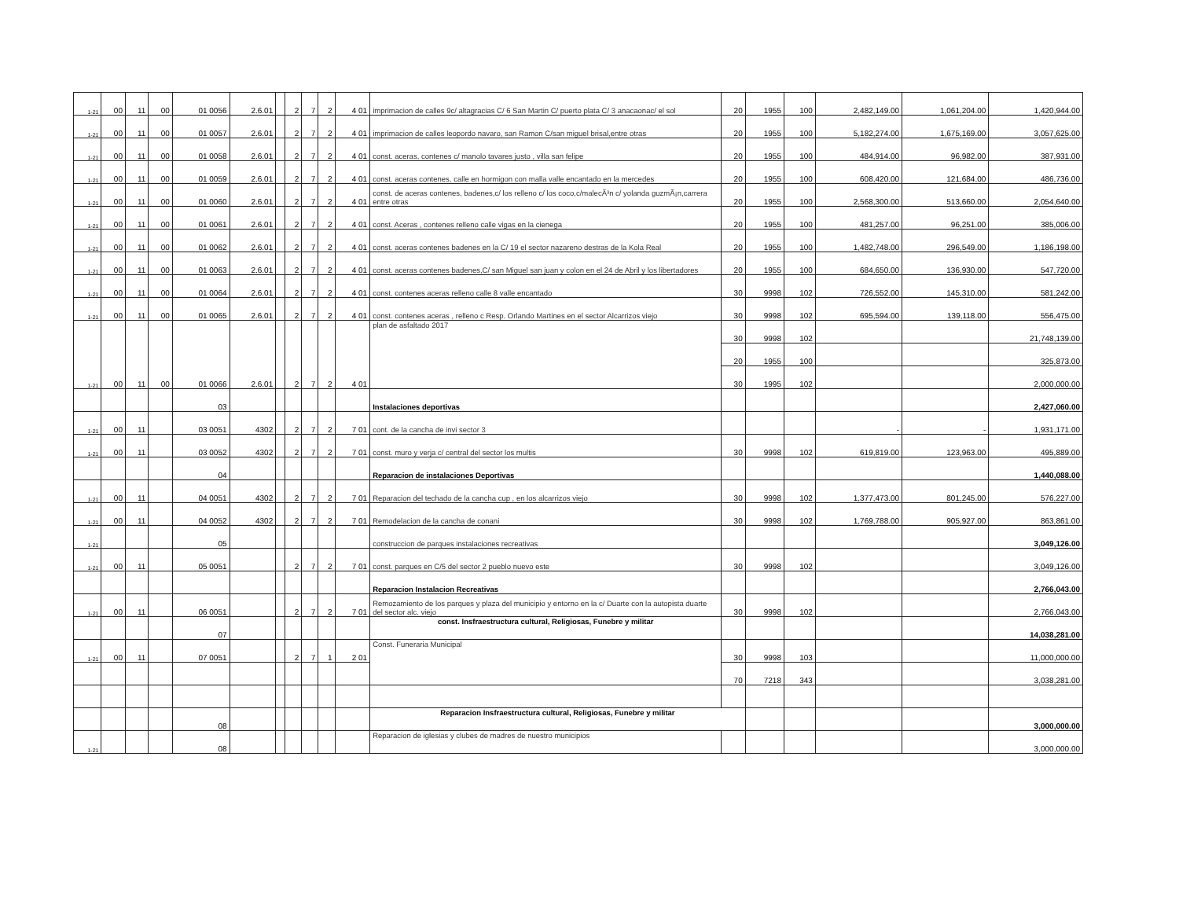| 1-21 | 00 | 11 | 00 | 01 0056 | 2.6.01 | | 2 | 7 | 2 | 4 01 | imprimacion de calles 9c/ altagracias C/ 6 San Martin C/ puerto plata C/ 3 anacaonac/ el sol | 20 | 1955 | 100 | 2,482,149.00 | 1,061,204.00 | 1,420,944.00 |
| 1-21 | 00 | 11 | 00 | 01 0057 | 2.6.01 | | 2 | 7 | 2 | 4 01 | imprimacion de calles leopordo navaro, san Ramon C/san miguel brisal,entre otras | 20 | 1955 | 100 | 5,182,274.00 | 1,675,169.00 | 3,057,625.00 |
| 1-21 | 00 | 11 | 00 | 01 0058 | 2.6.01 | | 2 | 7 | 2 | 4 01 | const. aceras, contenes c/ manolo tavares justo , villa san felipe | 20 | 1955 | 100 | 484,914.00 | 96,982.00 | 387,931.00 |
| 1-21 | 00 | 11 | 00 | 01 0059 | 2.6.01 | | 2 | 7 | 2 | 4 01 | const. aceras contenes, calle en hormigon con malla valle encantado en la mercedes | 20 | 1955 | 100 | 608,420.00 | 121,684.00 | 486,736.00 |
| 1-21 | 00 | 11 | 00 | 01 0060 | 2.6.01 | | 2 | 7 | 2 | 4 01 | const. de aceras contenes, badenes,c/ los relleno c/ los coco,c/malecÃ³n c/ yolanda guzmÃ¡n,carrera entre otras | 20 | 1955 | 100 | 2,568,300.00 | 513,660.00 | 2,054,640.00 |
| 1-21 | 00 | 11 | 00 | 01 0061 | 2.6.01 | | 2 | 7 | 2 | 4 01 | const. Aceras , contenes relleno calle vigas en la cienega | 20 | 1955 | 100 | 481,257.00 | 96,251.00 | 385,006.00 |
| 1-21 | 00 | 11 | 00 | 01 0062 | 2.6.01 | | 2 | 7 | 2 | 4 01 | const. aceras contenes badenes en la C/ 19 el sector nazareno destras de la Kola Real | 20 | 1955 | 100 | 1,482,748.00 | 296,549.00 | 1,186,198.00 |
| 1-21 | 00 | 11 | 00 | 01 0063 | 2.6.01 | | 2 | 7 | 2 | 4 01 | const. aceras contenes badenes,C/ san Miguel san juan y colon en el 24 de Abril y los libertadores | 20 | 1955 | 100 | 684,650.00 | 136,930.00 | 547,720.00 |
| 1-21 | 00 | 11 | 00 | 01 0064 | 2.6.01 | | 2 | 7 | 2 | 4 01 | const. contenes aceras relleno calle 8 valle encantado | 30 | 9998 | 102 | 726,552.00 | 145,310.00 | 581,242.00 |
| 1-21 | 00 | 11 | 00 | 01 0065 | 2.6.01 | | 2 | 7 | 2 | 4 01 | const. contenes aceras , relleno c Resp. Orlando Martines en el sector Alcarrizos viejo | 30 | 9998 | 102 | 695,594.00 | 139,118.00 | 556,475.00 |
| 1-21 | 00 | 11 | 00 | 01 0066 | 2.6.01 | | 2 | 7 | 2 | 4 01 | plan de asfaltado 2017 | 30 | 9998 | 102 | | | 21,748,139.00 |
| | | | | | | | | | | | | 20 | 1955 | 100 | | | 325,873.00 |
| | | | | | | | | | | | | 30 | 1995 | 102 | | | 2,000,000.00 |
| | | | | 03 | | | | | | | Instalaciones deportivas | | | | | | 2,427,060.00 |
| 1-21 | 00 | 11 | | 03 0051 | 4302 | | 2 | 7 | 2 | 7 01 | cont. de la cancha de invi sector 3 | | | | - | - | 1,931,171.00 |
| 1-21 | 00 | 11 | | 03 0052 | 4302 | | 2 | 7 | 2 | 7 01 | const. muro y verja c/ central del sector los multis | 30 | 9998 | 102 | 619,819.00 | 123,963.00 | 495,889.00 |
| | | | | 04 | | | | | | | Reparacion de instalaciones Deportivas | | | | | | 1,440,088.00 |
| 1-21 | 00 | 11 | | 04 0051 | 4302 | | 2 | 7 | 2 | 7 01 | Reparacion del techado de la cancha cup , en los alcarrizos viejo | 30 | 9998 | 102 | 1,377,473.00 | 801,245.00 | 576,227.00 |
| 1-21 | 00 | 11 | | 04 0052 | 4302 | | 2 | 7 | 2 | 7 01 | Remodelacion de la cancha de conani | 30 | 9998 | 102 | 1,769,788.00 | 905,927.00 | 863,861.00 |
| 1-21 | | | | 05 | | | | | | | construccion de parques instalaciones recreativas | | | | | | 3,049,126.00 |
| 1-21 | 00 | 11 | | 05 0051 | | | 2 | 7 | 2 | 7 01 | const. parques en C/5 del sector 2 pueblo nuevo este | 30 | 9998 | 102 | | | 3,049,126.00 |
| | | | | | | | | | | | Reparacion Instalacion Recreativas | | | | | | 2,766,043.00 |
| 1-21 | 00 | 11 | | 06 0051 | | | 2 | 7 | 2 | 7 01 | Remozamiento de los parques y plaza del municipio y entorno en la c/ Duarte con la autopista duarte del sector alc. viejo | 30 | 9998 | 102 | | | 2,766,043.00 |
| | | | | 07 | | | | | | | const. Insfraestructura cultural, Religiosas, Funebre y militar | | | | | | 14,038,281.00 |
| 1-21 | 00 | 11 | | 07 0051 | | | 2 | 7 | 1 | 2 01 | Const. Funeraria Municipal | 30 | 9998 | 103 | | | 11,000,000.00 |
| | | | | | | | | | | | | 70 | 7218 | 343 | | | 3,038,281.00 |
| | | | | 08 | | | | | | | Reparacion Insfraestructura cultural, Religiosas, Funebre y militar | | | | | | 3,000,000.00 |
| 1-21 | | | | 08 | | | | | | | Reparacion de iglesias y clubes de madres de nuestro municipios | | | | | | 3,000,000.00 |